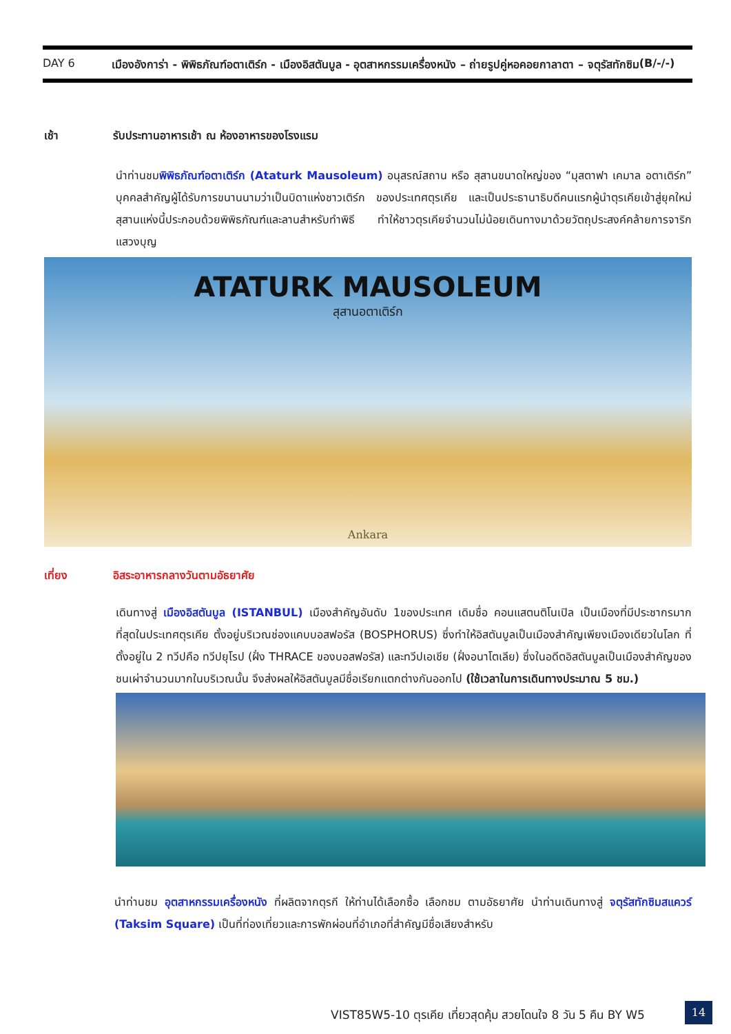DAY 6 เมืองอังการ่า - พิพิธภัณฑ์อตาเติร์ก - เมืองอิสตันบูล - อุตสาหกรรมเครื่องหนัง – ถ่ายรูปคู่หอคอยกาลาตา – จตุรัสทักซิม (B/-/-)
เช้า รับประทานอาหารเช้า ณ ห้องอาหารของโรงแรม
นำท่านชมพิพิธภัณฑ์อตาเติร์ก (Ataturk Mausoleum) อนุสรณ์สถาน หรือ สุสานขนาดใหญ่ของ “มุสตาฟา เคมาล อตาเติร์ก” บุคคลสำคัญผู้ได้รับการขนานนามว่าเป็นบิดาแห่งชาวเติร์ก ของประเทศตุรเคีย และเป็นประธานาธิบดีคนแรกผู้นำตุรเคียเข้าสู่ยุคใหม่ สุสานแห่งนี้ประกอบด้วยพิพิธภัณฑ์และลานสำหรับทำพิธี ทำให้ชาวตุรเคียจำนวนไม่น้อยเดินทางมาด้วยวัตถุประสงค์คล้ายการจาริกแสวงบุญ
ATATURK MAUSOLEUM
สุสานอตาเติร์ก
Ankara
เที่ยง อิสระอาหารกลางวันตามอัธยาศัย
เดินทางสู่ เมืองอิสตันบูล (ISTANBUL) เมืองสำคัญอันดับ 1ของประเทศ เดิมชื่อ คอนแสตนติโนเปิล เป็นเมืองที่มีประชากรมากที่สุดในประเทศตุรเคีย ตั้งอยู่บริเวณช่องแคบบอสฟอรัส (BOSPHORUS) ซึ่งทำให้อิสตันบูลเป็นเมืองสำคัญเพียงเมืองเดียวในโลก ที่ตั้งอยู่ใน 2 ทวีปคือ ทวีปยุโรป (ฝั่ง THRACE ของบอสฟอรัส) และทวีปเอเชีย (ฝั่งอนาโตเลีย) ซึ่งในอดีตอิสตันบูลเป็นเมืองสำคัญของชนเผ่าจำนวนมากในบริเวณนั้น จึงส่งผลให้อิสตันบูลมีชื่อเรียกแตกต่างกันออกไป (ใช้เวลาในการเดินทางประมาณ 5 ชม.)
นำท่านชม อุตสาหกรรมเครื่องหนัง ที่ผลิตจากตุรกี ให้ท่านได้เลือกซื้อ เลือกชม ตามอัธยาศัย นำท่านเดินทางสู่ จตุรัสทักซิมสแควร์ (Taksim Square) เป็นที่ท่องเที่ยวและการพักผ่อนที่อำเภอที่สำคัญมีชื่อเสียงสำหรับ
VIST85W5-10 ตุรเคีย เที่ยวสุดคุ้ม สวยโดนใจ 8 วัน 5 คืน BY W5
14